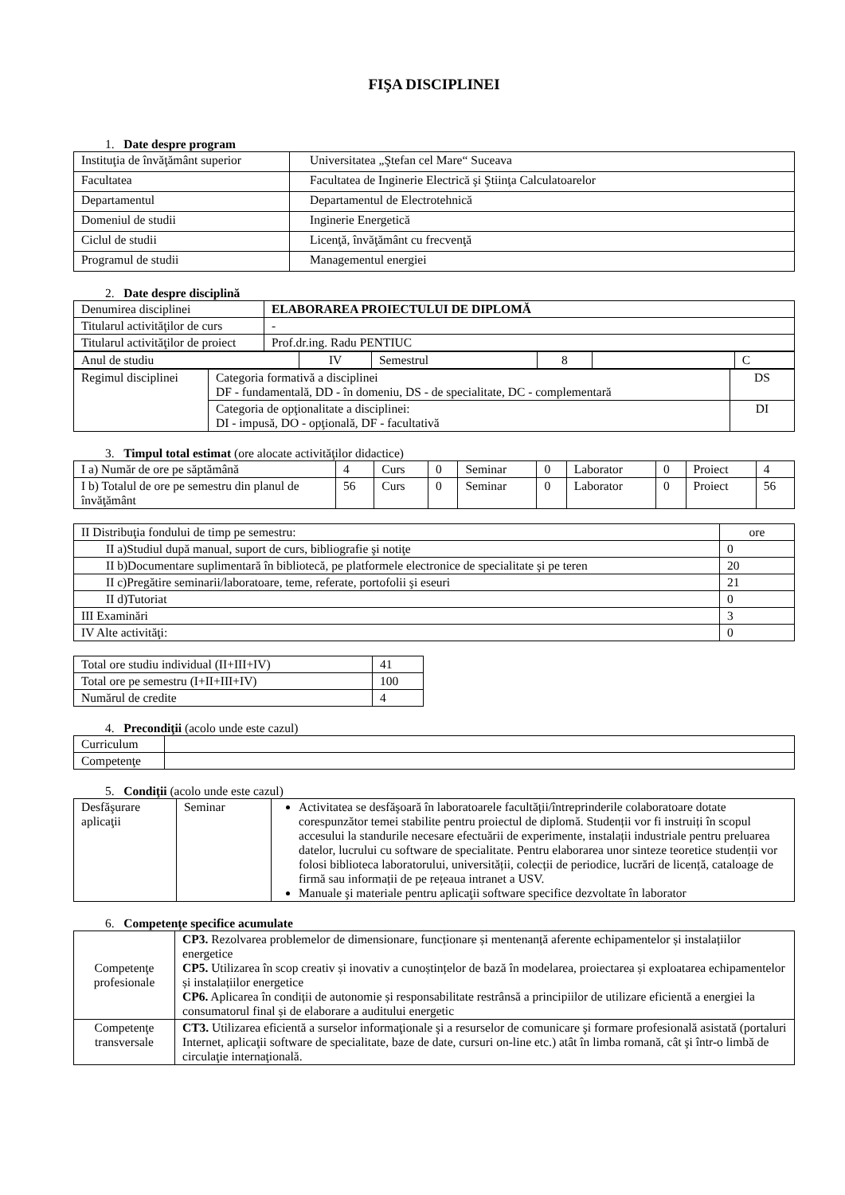FIŞA DISCIPLINEI
1. Date despre program
| Instituţia de învăţământ superior | Universitatea „Ştefan cel Mare“ Suceava |
| Facultatea | Facultatea de Inginerie Electrică şi Ştiinţa Calculatoarelor |
| Departamentul | Departamentul de Electrotehnică |
| Domeniul de studii | Inginerie Energetică |
| Ciclul de studii | Licenţă, învăţământ cu frecvenţă |
| Programul de studii | Managementul energiei |
2. Date despre disciplină
| Denumirea disciplinei | ELABORAREA PROIECTULUI DE DIPLOMĂ | |
| Titularul activităţilor de curs | | - |
| Titularul activităţilor de proiect | | Prof.dr.ing. Radu PENTIUC |
| Anul de studiu | IV | Semestrul | 8 | | C |
| Regimul disciplinei | Categoria formativă a disciplinei DF - fundamentală, DD - în domeniu, DS - de specialitate, DC - complementară | DS |
| | Categoria de opţionalitate a disciplinei: DI - impusă, DO - opţională, DF - facultativă | DI |
3. Timpul total estimat (ore alocate activităţilor didactice)
| I a) Număr de ore pe săptămână | 4 | Curs | 0 | Seminar | 0 | Laborator | 0 | Proiect | 4 |
| I b) Totalul de ore pe semestru din planul de învăţământ | 56 | Curs | 0 | Seminar | 0 | Laborator | 0 | Proiect | 56 |
| II Distribuţia fondului de timp pe semestru: | ore |
| II a)Studiul după manual, suport de curs, bibliografie şi notiţe | 0 |
| II b)Documentare suplimentară în bibliotecă, pe platformele electronice de specialitate şi pe teren | 20 |
| II c)Pregătire seminarii/laboratoare, teme, referate, portofolii şi eseuri | 21 |
| II d)Tutoriat | 0 |
| III Examinări | 3 |
| IV Alte activităţi: | 0 |
| Total ore studiu individual (II+III+IV) | 41 |
| Total ore pe semestru (I+II+III+IV) | 100 |
| Numărul de credite | 4 |
4. Precondiţii (acolo unde este cazul)
| Curriculum | |
| Competenţe | |
5. Condiţii (acolo unde este cazul)
| Desfăşurare aplicaţii | Seminar | Activitatea se desfăşoară în laboratoarele facultății/întreprinderile colaboratoare dotate corespunzător temei stabilite pentru proiectul de diplomă. Studenții vor fi instruiți în scopul accesului la standurile necesare efectuării de experimente, instalații industriale pentru preluarea datelor, lucrului cu software de specialitate. Pentru elaborarea unor sinteze teoretice studenții vor folosi biblioteca laboratorului, universității, colecții de periodice, lucrări de licență, cataloage de firmă sau informații de pe rețeaua intranet a USV. Manuale şi materiale pentru aplicaţii software specifice dezvoltate în laborator |
6. Competenţe specifice acumulate
| Competenţe profesionale | CP3. Rezolvarea problemelor de dimensionare, funcționare și mentenanță aferente echipamentelor și instalațiilor energetice CP5. Utilizarea în scop creativ și inovativ a cunoștințelor de bază în modelarea, proiectarea și exploatarea echipamentelor și instalațiilor energetice CP6. Aplicarea în condiții de autonomie și responsabilitate restrânsă a principiilor de utilizare eficientă a energiei la consumatorul final și de elaborare a auditului energetic |
| Competenţe transversale | CT3. Utilizarea eficientă a surselor informaţionale şi a resurselor de comunicare şi formare profesională asistată (portaluri Internet, aplicaţii software de specialitate, baze de date, cursuri on-line etc.) atât în limba romană, cât şi într-o limbă de circulaţie internaţională. |